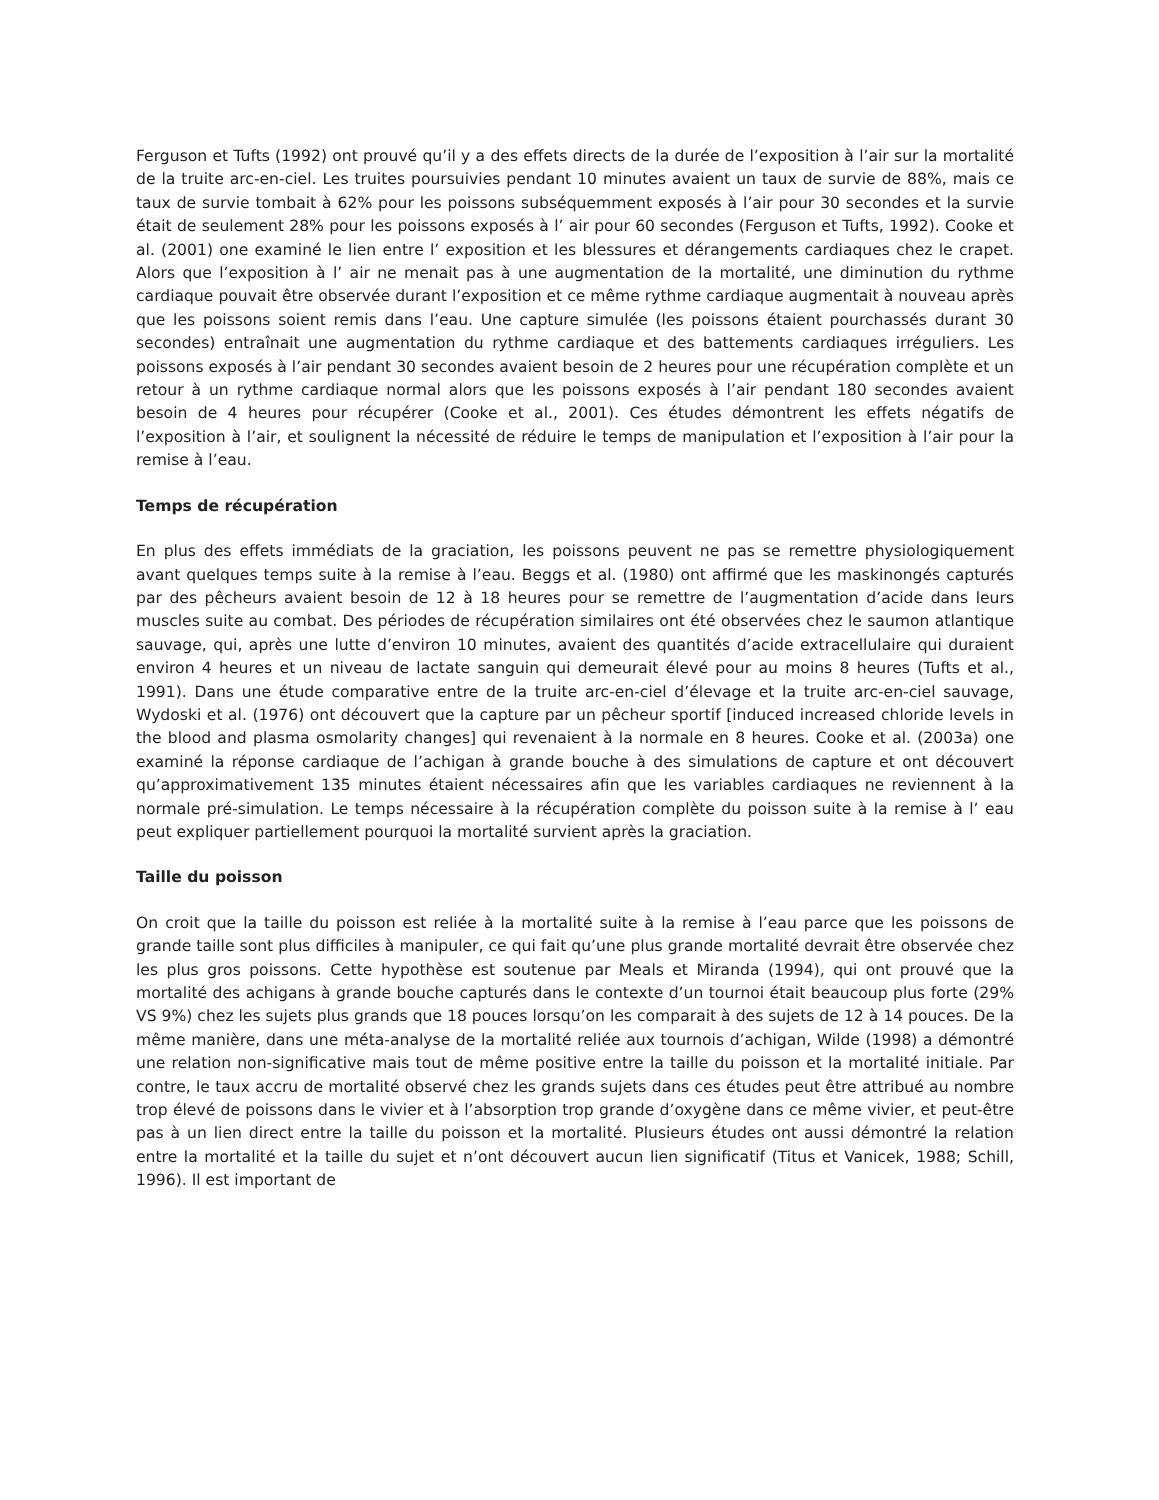Ferguson et Tufts (1992) ont prouvé qu’il y a des effets directs de la durée de l’exposition à l’air sur la mortalité de la truite arc-en-ciel. Les truites poursuivies pendant 10 minutes avaient un taux de survie de 88%, mais ce taux de survie tombait à 62% pour les poissons subséquemment exposés à l’air pour 30 secondes et la survie était de seulement 28% pour les poissons exposés à l’ air pour 60 secondes (Ferguson et Tufts, 1992). Cooke et al. (2001) one examiné le lien entre l’ exposition et les blessures et dérangements cardiaques chez le crapet. Alors que l’exposition à l’ air ne menait pas à une augmentation de la mortalité, une diminution du rythme cardiaque pouvait être observée durant l’exposition et ce même rythme cardiaque augmentait à nouveau après que les poissons soient remis dans l’eau. Une capture simulée (les poissons étaient pourchassés durant 30 secondes) entraînait une augmentation du rythme cardiaque et des battements cardiaques irréguliers. Les poissons exposés à l’air pendant 30 secondes avaient besoin de 2 heures pour une récupération complète et un retour à un rythme cardiaque normal alors que les poissons exposés à l’air pendant 180 secondes avaient besoin de 4 heures pour récupérer (Cooke et al., 2001). Ces études démontrent les effets négatifs de l’exposition à l’air, et soulignent la nécessité de réduire le temps de manipulation et l’exposition à l’air pour la remise à l’eau.
Temps de récupération
En plus des effets immédiats de la graciation, les poissons peuvent ne pas se remettre physiologiquement avant quelques temps suite à la remise à l’eau. Beggs et al. (1980) ont affirmé que les maskinongés capturés par des pêcheurs avaient besoin de 12 à 18 heures pour se remettre de l’augmentation d’acide dans leurs muscles suite au combat. Des périodes de récupération similaires ont été observées chez le saumon atlantique sauvage, qui, après une lutte d’environ 10 minutes, avaient des quantités d’acide extracellulaire qui duraient environ 4 heures et un niveau de lactate sanguin qui demeurait élevé pour au moins 8 heures (Tufts et al., 1991). Dans une étude comparative entre de la truite arc-en-ciel d’élevage et la truite arc-en-ciel sauvage, Wydoski et al. (1976) ont découvert que la capture par un pêcheur sportif [induced increased chloride levels in the blood and plasma osmolarity changes] qui revenaient à la normale en 8 heures. Cooke et al. (2003a) one examiné la réponse cardiaque de l’achigan à grande bouche à des simulations de capture et ont découvert qu’approximativement 135 minutes étaient nécessaires afin que les variables cardiaques ne reviennent à la normale pré-simulation. Le temps nécessaire à la récupération complète du poisson suite à la remise à l’ eau peut expliquer partiellement pourquoi la mortalité survient après la graciation.
Taille du poisson
On croit que la taille du poisson est reliée à la mortalité suite à la remise à l’eau parce que les poissons de grande taille sont plus difficiles à manipuler, ce qui fait qu’une plus grande mortalité devrait être observée chez les plus gros poissons. Cette hypothèse est soutenue par Meals et Miranda (1994), qui ont prouvé que la mortalité des achigans à grande bouche capturés dans le contexte d’un tournoi était beaucoup plus forte (29% VS 9%) chez les sujets plus grands que 18 pouces lorsqu’on les comparait à des sujets de 12 à 14 pouces. De la même manière, dans une méta-analyse de la mortalité reliée aux tournois d’achigan, Wilde (1998) a démontré une relation non-significative mais tout de même positive entre la taille du poisson et la mortalité initiale. Par contre, le taux accru de mortalité observé chez les grands sujets dans ces études peut être attribué au nombre trop élevé de poissons dans le vivier et à l’absorption trop grande d’oxygène dans ce même vivier, et peut-être pas à un lien direct entre la taille du poisson et la mortalité. Plusieurs études ont aussi démontré la relation entre la mortalité et la taille du sujet et n’ont découvert aucun lien significatif (Titus et Vanicek, 1988; Schill, 1996). Il est important de